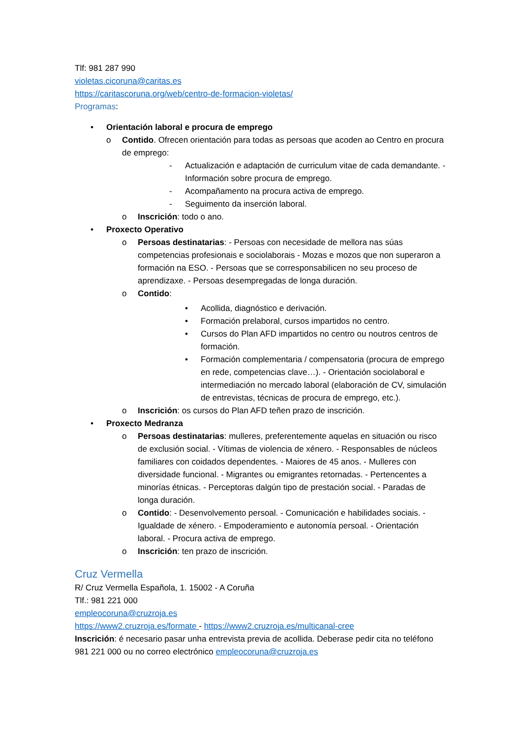Tlf: 981 287 990
violetas.cicoruna@caritas.es
https://caritascoruna.org/web/centro-de-formacion-violetas/
Programas:
• Orientación laboral e procura de emprego
o Contido. Ofrecen orientación para todas as persoas que acoden ao Centro en procura de emprego:
- Actualización e adaptación de curriculum vitae de cada demandante. - Información sobre procura de emprego.
- Acompañamento na procura activa de emprego.
- Seguimento da inserción laboral.
o Inscrición: todo o ano.
• Proxecto Operativo
o Persoas destinatarias: - Persoas con necesidade de mellora nas súas competencias profesionais e sociolaborais - Mozas e mozos que non superaron a formación na ESO. - Persoas que se corresponsabilicen no seu proceso de aprendizaxe. - Persoas desempregadas de longa duración.
o Contido:
• Acollida, diagnóstico e derivación.
• Formación prelaboral, cursos impartidos no centro.
• Cursos do Plan AFD impartidos no centro ou noutros centros de formación.
• Formación complementaria / compensatoria (procura de emprego en rede, competencias clave…). - Orientación sociolaboral e intermediación no mercado laboral (elaboración de CV, simulación de entrevistas, técnicas de procura de emprego, etc.).
o Inscrición: os cursos do Plan AFD teñen prazo de inscrición.
• Proxecto Medranza
o Persoas destinatarias: mulleres, preferentemente aquelas en situación ou risco de exclusión social. - Vítimas de violencia de xénero. - Responsables de núcleos familiares con coidados dependentes. - Maiores de 45 anos. - Mulleres con diversidade funcional. - Migrantes ou emigrantes retornadas. - Pertencentes a minorías étnicas. - Perceptoras dalgún tipo de prestación social. - Paradas de longa duración.
o Contido: - Desenvolvemento persoal. - Comunicación e habilidades sociais. - Igualdade de xénero. - Empoderamiento e autonomía persoal. - Orientación laboral. - Procura activa de emprego.
o Inscrición: ten prazo de inscrición.
Cruz Vermella
R/ Cruz Vermella Española, 1. 15002 - A Coruña
Tlf.: 981 221 000
empleocoruna@cruzroja.es
https://www2.cruzroja.es/formate - https://www2.cruzroja.es/multicanal-cree
Inscrición: é necesario pasar unha entrevista previa de acollida. Deberase pedir cita no teléfono 981 221 000 ou no correo electrónico empleocoruna@cruzroja.es